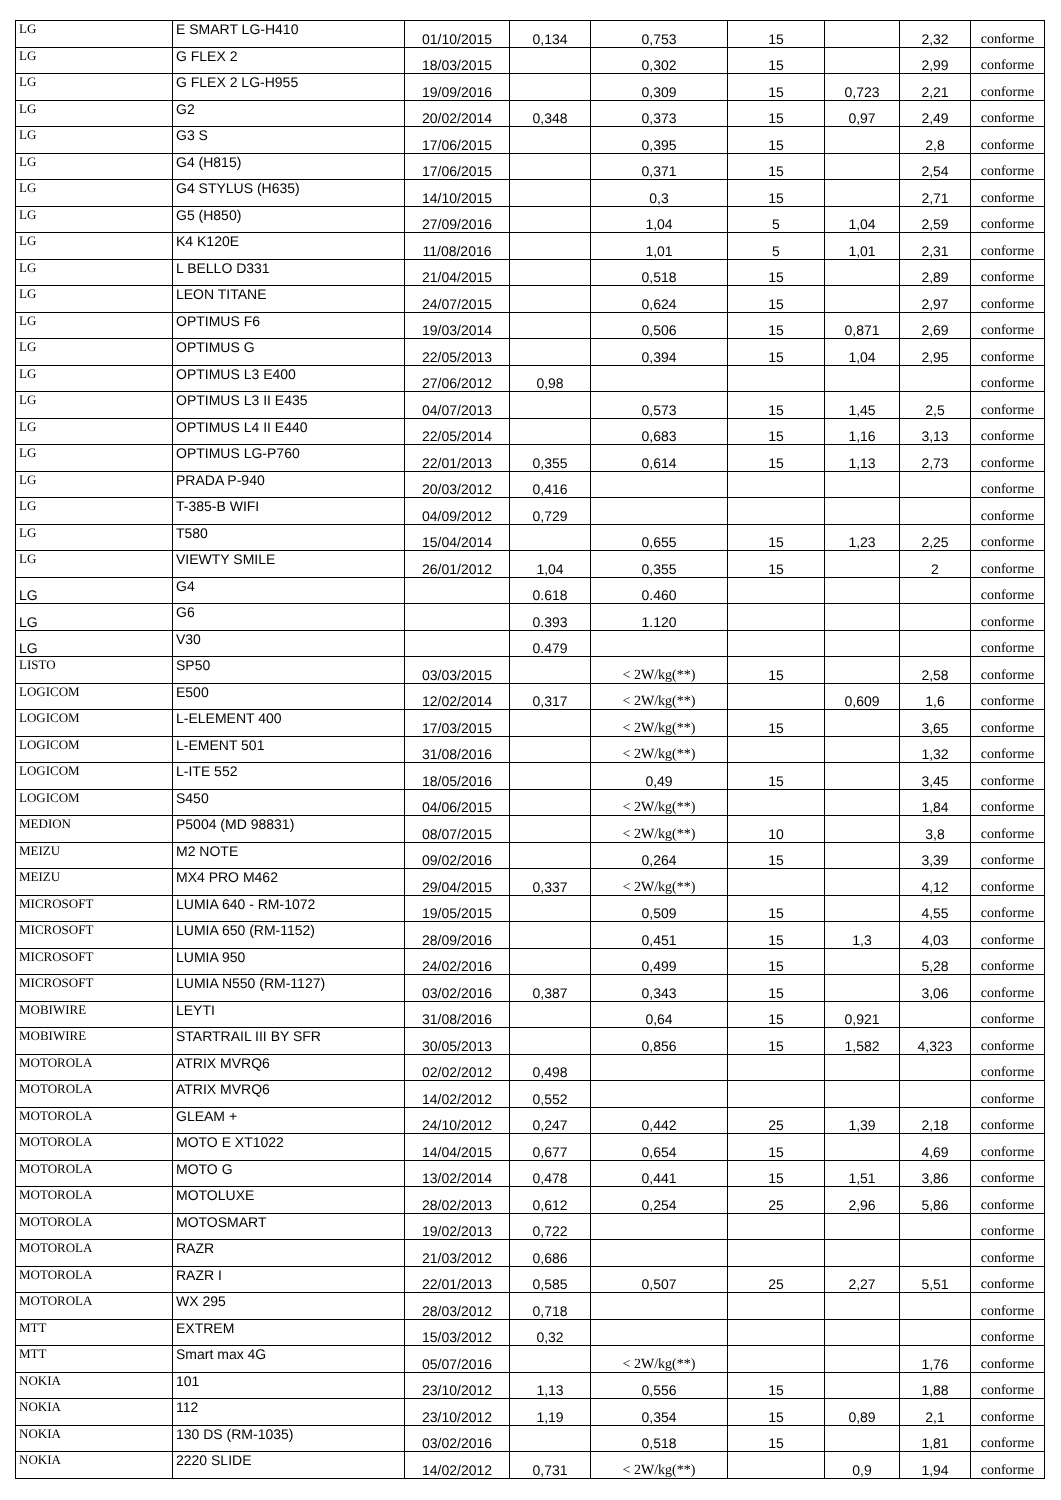| LG | E SMART LG-H410 | 01/10/2015 | 0,134 | 0,753 | 15 | | 2,32 | conforme |
| LG | G FLEX 2 | 18/03/2015 | | 0,302 | 15 | | 2,99 | conforme |
| LG | G FLEX 2 LG-H955 | 19/09/2016 | | 0,309 | 15 | 0,723 | 2,21 | conforme |
| LG | G2 | 20/02/2014 | 0,348 | 0,373 | 15 | 0,97 | 2,49 | conforme |
| LG | G3 S | 17/06/2015 | | 0,395 | 15 | | 2,8 | conforme |
| LG | G4 (H815) | 17/06/2015 | | 0,371 | 15 | | 2,54 | conforme |
| LG | G4 STYLUS (H635) | 14/10/2015 | | 0,3 | 15 | | 2,71 | conforme |
| LG | G5 (H850) | 27/09/2016 | | 1,04 | 5 | 1,04 | 2,59 | conforme |
| LG | K4 K120E | 11/08/2016 | | 1,01 | 5 | 1,01 | 2,31 | conforme |
| LG | L BELLO D331 | 21/04/2015 | | 0,518 | 15 | | 2,89 | conforme |
| LG | LEON TITANE | 24/07/2015 | | 0,624 | 15 | | 2,97 | conforme |
| LG | OPTIMUS F6 | 19/03/2014 | | 0,506 | 15 | 0,871 | 2,69 | conforme |
| LG | OPTIMUS G | 22/05/2013 | | 0,394 | 15 | 1,04 | 2,95 | conforme |
| LG | OPTIMUS L3 E400 | 27/06/2012 | 0,98 | | | | | conforme |
| LG | OPTIMUS L3 II E435 | 04/07/2013 | | 0,573 | 15 | 1,45 | 2,5 | conforme |
| LG | OPTIMUS L4 II E440 | 22/05/2014 | | 0,683 | 15 | 1,16 | 3,13 | conforme |
| LG | OPTIMUS LG-P760 | 22/01/2013 | 0,355 | 0,614 | 15 | 1,13 | 2,73 | conforme |
| LG | PRADA P-940 | 20/03/2012 | 0,416 | | | | | conforme |
| LG | T-385-B WIFI | 04/09/2012 | 0,729 | | | | | conforme |
| LG | T580 | 15/04/2014 | | 0,655 | 15 | 1,23 | 2,25 | conforme |
| LG | VIEWTY SMILE | 26/01/2012 | 1,04 | 0,355 | 15 | | 2 | conforme |
| LG | G4 | | 0.618 | 0.460 | | | | conforme |
| LG | G6 | | 0.393 | 1.120 | | | | conforme |
| LG | V30 | | 0.479 | | | | | conforme |
| LISTO | SP50 | 03/03/2015 | | < 2W/kg(**) | 15 | | 2,58 | conforme |
| LOGICOM | E500 | 12/02/2014 | 0,317 | < 2W/kg(**) | | 0,609 | 1,6 | conforme |
| LOGICOM | L-ELEMENT 400 | 17/03/2015 | | < 2W/kg(**) | 15 | | 3,65 | conforme |
| LOGICOM | L-EMENT 501 | 31/08/2016 | | < 2W/kg(**) | | | 1,32 | conforme |
| LOGICOM | L-ITE 552 | 18/05/2016 | | 0,49 | 15 | | 3,45 | conforme |
| LOGICOM | S450 | 04/06/2015 | | < 2W/kg(**) | | | 1,84 | conforme |
| MEDION | P5004 (MD 98831) | 08/07/2015 | | < 2W/kg(**) | 10 | | 3,8 | conforme |
| MEIZU | M2 NOTE | 09/02/2016 | | 0,264 | 15 | | 3,39 | conforme |
| MEIZU | MX4 PRO M462 | 29/04/2015 | 0,337 | < 2W/kg(**) | | | 4,12 | conforme |
| MICROSOFT | LUMIA 640 - RM-1072 | 19/05/2015 | | 0,509 | 15 | | 4,55 | conforme |
| MICROSOFT | LUMIA 650 (RM-1152) | 28/09/2016 | | 0,451 | 15 | 1,3 | 4,03 | conforme |
| MICROSOFT | LUMIA 950 | 24/02/2016 | | 0,499 | 15 | | 5,28 | conforme |
| MICROSOFT | LUMIA N550 (RM-1127) | 03/02/2016 | 0,387 | 0,343 | 15 | | 3,06 | conforme |
| MOBIWIRE | LEYTI | 31/08/2016 | | 0,64 | 15 | 0,921 | | conforme |
| MOBIWIRE | STARTRAIL III BY SFR | 30/05/2013 | | 0,856 | 15 | 1,582 | 4,323 | conforme |
| MOTOROLA | ATRIX MVRQ6 | 02/02/2012 | 0,498 | | | | | conforme |
| MOTOROLA | ATRIX MVRQ6 | 14/02/2012 | 0,552 | | | | | conforme |
| MOTOROLA | GLEAM + | 24/10/2012 | 0,247 | 0,442 | 25 | 1,39 | 2,18 | conforme |
| MOTOROLA | MOTO E XT1022 | 14/04/2015 | 0,677 | 0,654 | 15 | | 4,69 | conforme |
| MOTOROLA | MOTO G | 13/02/2014 | 0,478 | 0,441 | 15 | 1,51 | 3,86 | conforme |
| MOTOROLA | MOTOLUXE | 28/02/2013 | 0,612 | 0,254 | 25 | 2,96 | 5,86 | conforme |
| MOTOROLA | MOTOSMART | 19/02/2013 | 0,722 | | | | | conforme |
| MOTOROLA | RAZR | 21/03/2012 | 0,686 | | | | | conforme |
| MOTOROLA | RAZR I | 22/01/2013 | 0,585 | 0,507 | 25 | 2,27 | 5,51 | conforme |
| MOTOROLA | WX 295 | 28/03/2012 | 0,718 | | | | | conforme |
| MTT | EXTREM | 15/03/2012 | 0,32 | | | | | conforme |
| MTT | Smart max 4G | 05/07/2016 | | < 2W/kg(**) | | | 1,76 | conforme |
| NOKIA | 101 | 23/10/2012 | 1,13 | 0,556 | 15 | | 1,88 | conforme |
| NOKIA | 112 | 23/10/2012 | 1,19 | 0,354 | 15 | 0,89 | 2,1 | conforme |
| NOKIA | 130 DS (RM-1035) | 03/02/2016 | | 0,518 | 15 | | 1,81 | conforme |
| NOKIA | 2220 SLIDE | 14/02/2012 | 0,731 | < 2W/kg(**) | | 0,9 | 1,94 | conforme |